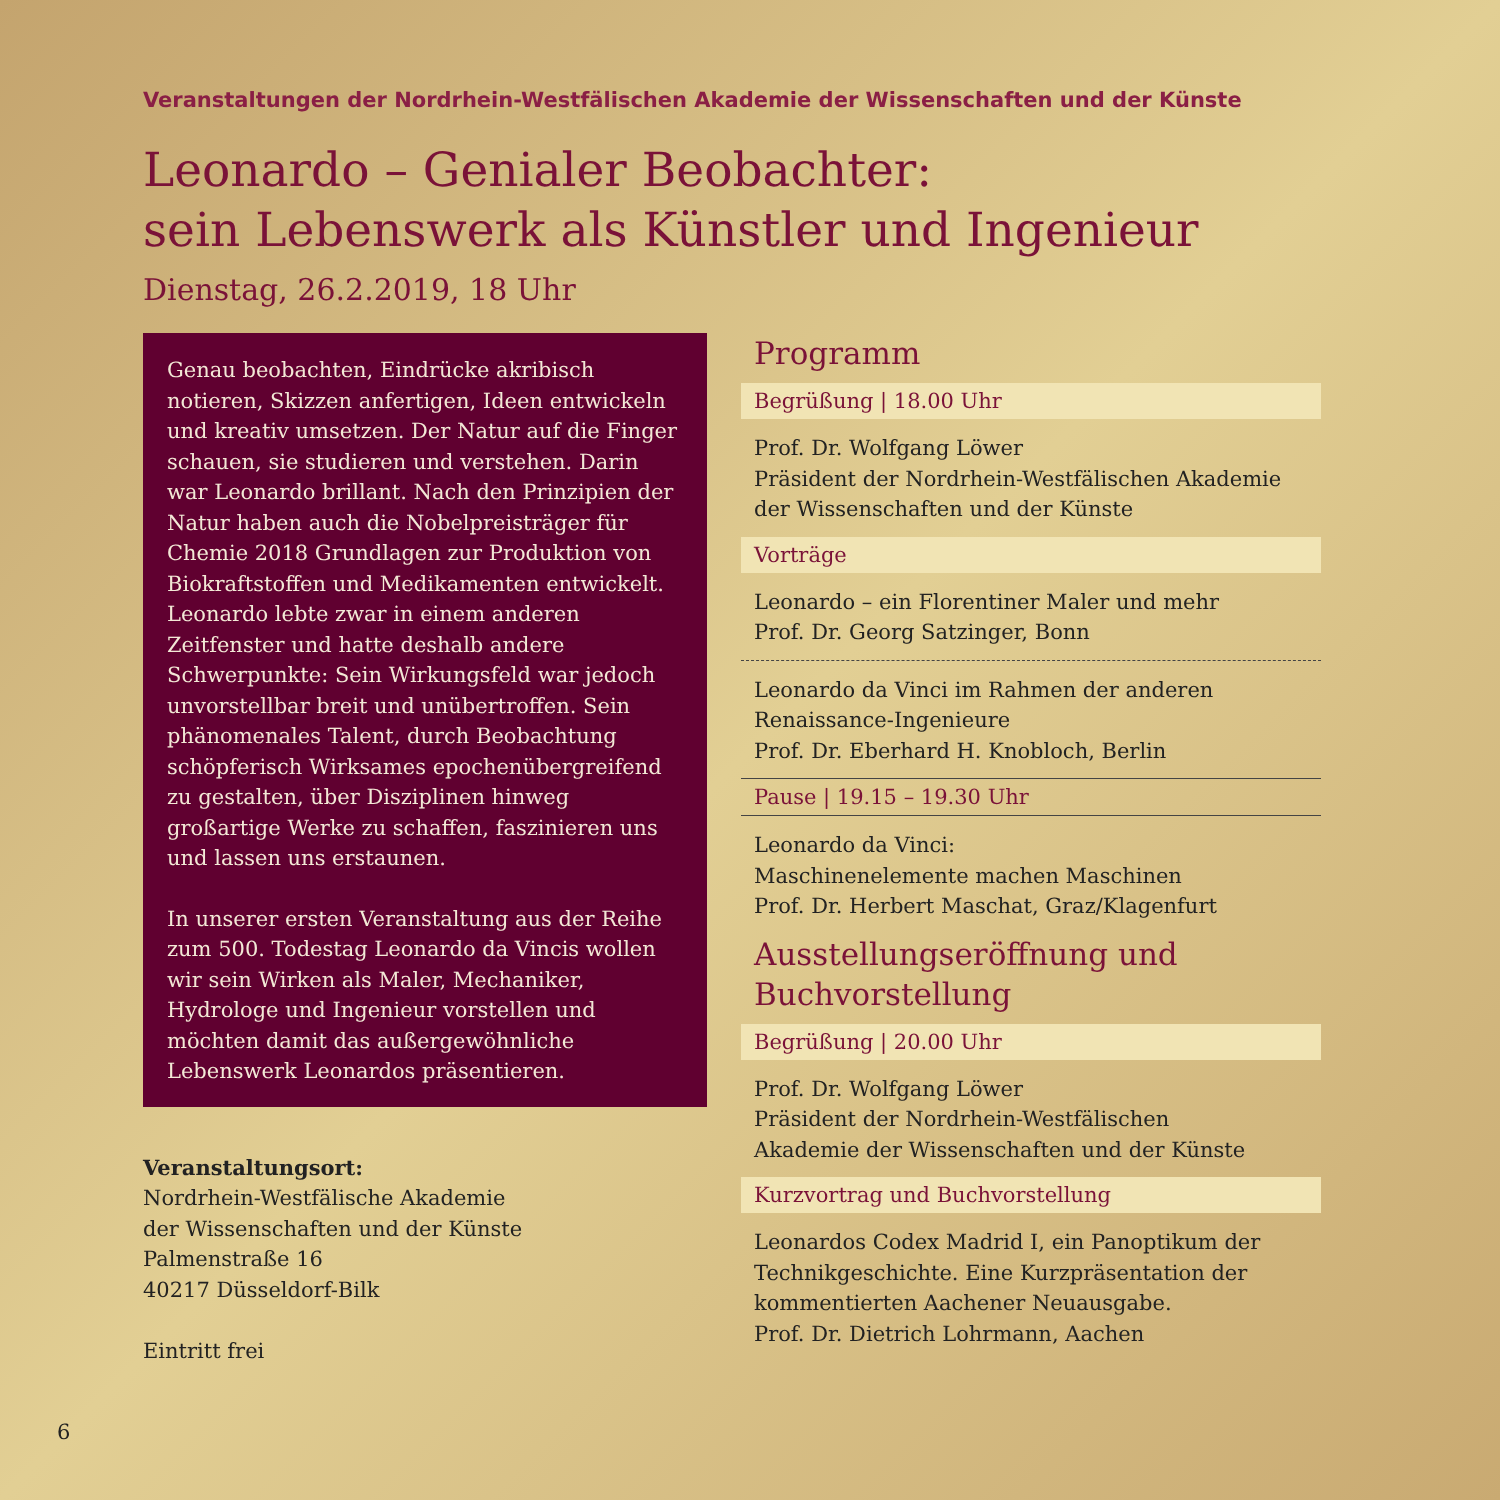Veranstaltungen der Nordrhein-Westfälischen Akademie der Wissenschaften und der Künste
Leonardo – Genialer Beobachter:
sein Lebenswerk als Künstler und Ingenieur
Dienstag, 26.2.2019, 18 Uhr
Genau beobachten, Eindrücke akribisch notieren, Skizzen anfertigen, Ideen entwickeln und kreativ umsetzen. Der Natur auf die Finger schauen, sie studieren und verstehen. Darin war Leonardo bril­lant. Nach den Prinzipien der Natur haben auch die Nobelpreisträger für Chemie 2018 Grundlagen zur Produktion von Biokraftstoffen und Medikamenten entwickelt. Leonardo lebte zwar in einem anderen Zeitfenster und hatte deshalb andere Schwerpunkte: Sein Wirkungsfeld war jedoch unvorstellbar breit und unübertroffen. Sein phänomenales Talent, durch Beobachtung schöpferisch Wirksames epochenübergreifend zu gestalten, über Disziplinen hinweg großartige Werke zu schaffen, faszinieren uns und lassen uns erstaunen.
In unserer ersten Veranstaltung aus der Reihe zum 500. Todestag Leonardo da Vincis wollen wir sein Wirken als Maler, Mechaniker, Hydrologe und Ingenieur vorstellen und möchten damit das außergewöhnliche Lebenswerk Leonardos präsentieren.
Veranstaltungsort:
Nordrhein-Westfälische Akademie
der Wissenschaften und der Künste
Palmenstraße 16
40217 Düsseldorf-Bilk
Eintritt frei
Programm
Begrüßung | 18.00 Uhr
Prof. Dr. Wolfgang Löwer
Präsident der Nordrhein-Westfälischen Akademie der Wissenschaften und der Künste
Vorträge
Leonardo – ein Florentiner Maler und mehr
Prof. Dr. Georg Satzinger, Bonn
Leonardo da Vinci im Rahmen der anderen Renaissance-Ingenieure
Prof. Dr. Eberhard H. Knobloch, Berlin
Pause | 19.15 – 19.30 Uhr
Leonardo da Vinci:
Maschinenelemente machen Maschinen
Prof. Dr. Herbert Maschat, Graz/Klagenfurt
Ausstellungseröffnung und
Buchvorstellung
Begrüßung | 20.00 Uhr
Prof. Dr. Wolfgang Löwer
Präsident der Nordrhein-Westfälischen
Akademie der Wissenschaften und der Künste
Kurzvortrag und Buchvorstellung
Leonardos Codex Madrid I, ein Panoptikum der Technikgeschichte. Eine Kurzpräsentation der kommentierten Aachener Neuausgabe.
Prof. Dr. Dietrich Lohrmann, Aachen
6